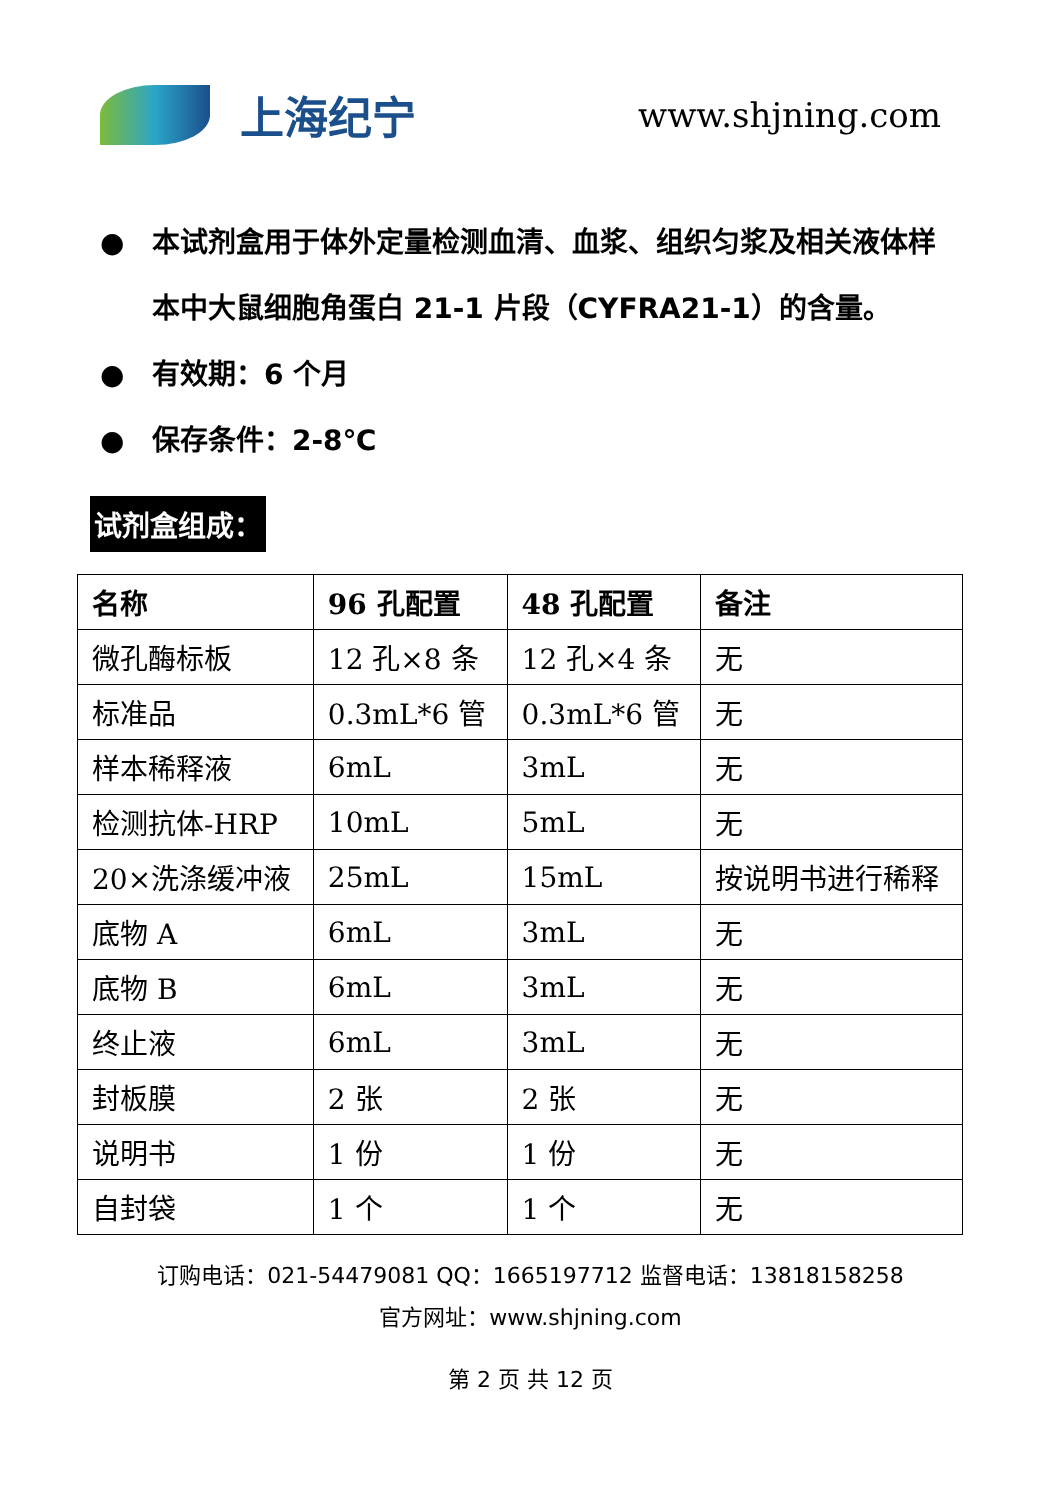上海纪宁
www.shjning.com
● 本试剂盒用于体外定量检测血清、血浆、组织匀浆及相关液体样本中大鼠细胞角蛋白 21-1 片段（CYFRA21-1）的含量。
● 有效期：6 个月
● 保存条件：2-8℃
试剂盒组成：
| 名称 | 96 孔配置 | 48 孔配置 | 备注 |
| --- | --- | --- | --- |
| 微孔酶标板 | 12 孔×8 条 | 12 孔×4 条 | 无 |
| 标准品 | 0.3mL*6 管 | 0.3mL*6 管 | 无 |
| 样本稀释液 | 6mL | 3mL | 无 |
| 检测抗体-HRP | 10mL | 5mL | 无 |
| 20×洗涤缓冲液 | 25mL | 15mL | 按说明书进行稀释 |
| 底物 A | 6mL | 3mL | 无 |
| 底物 B | 6mL | 3mL | 无 |
| 终止液 | 6mL | 3mL | 无 |
| 封板膜 | 2 张 | 2 张 | 无 |
| 说明书 | 1 份 | 1 份 | 无 |
| 自封袋 | 1 个 | 1 个 | 无 |
订购电话：021-54479081 QQ：1665197712 监督电话：13818158258
官方网址：www.shjning.com
第 2 页 共 12 页